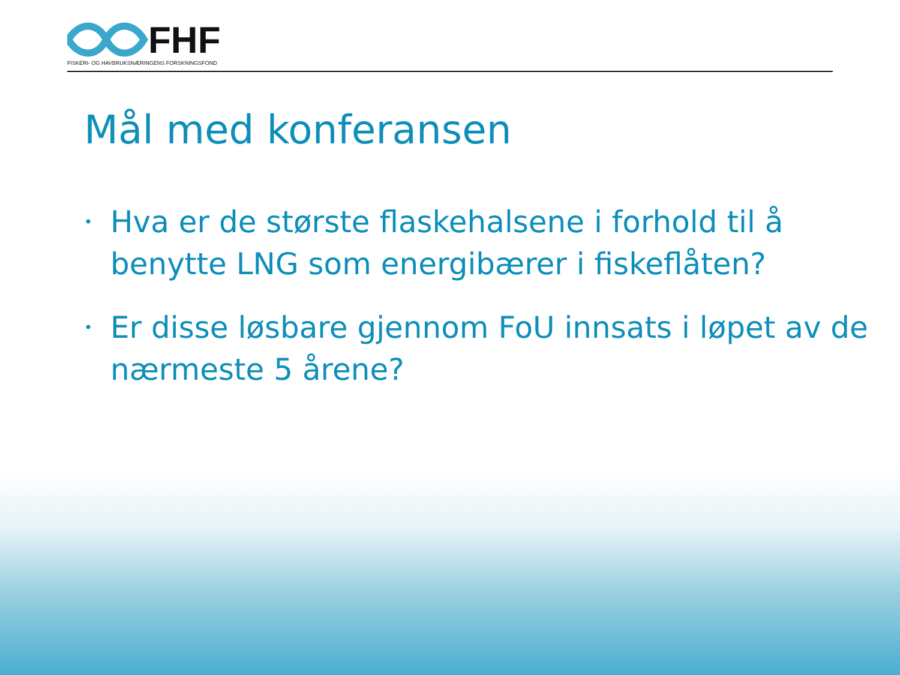FHF
FISKERI- OG HAVBRUKSNÆRINGENS FORSKNINGSFOND
Mål med konferansen
• Hva er de største flaskehalsene i forhold til å benytte LNG som energibærer i fiskeflåten?
• Er disse løsbare gjennom FoU innsats i løpet av de nærmeste 5 årene?